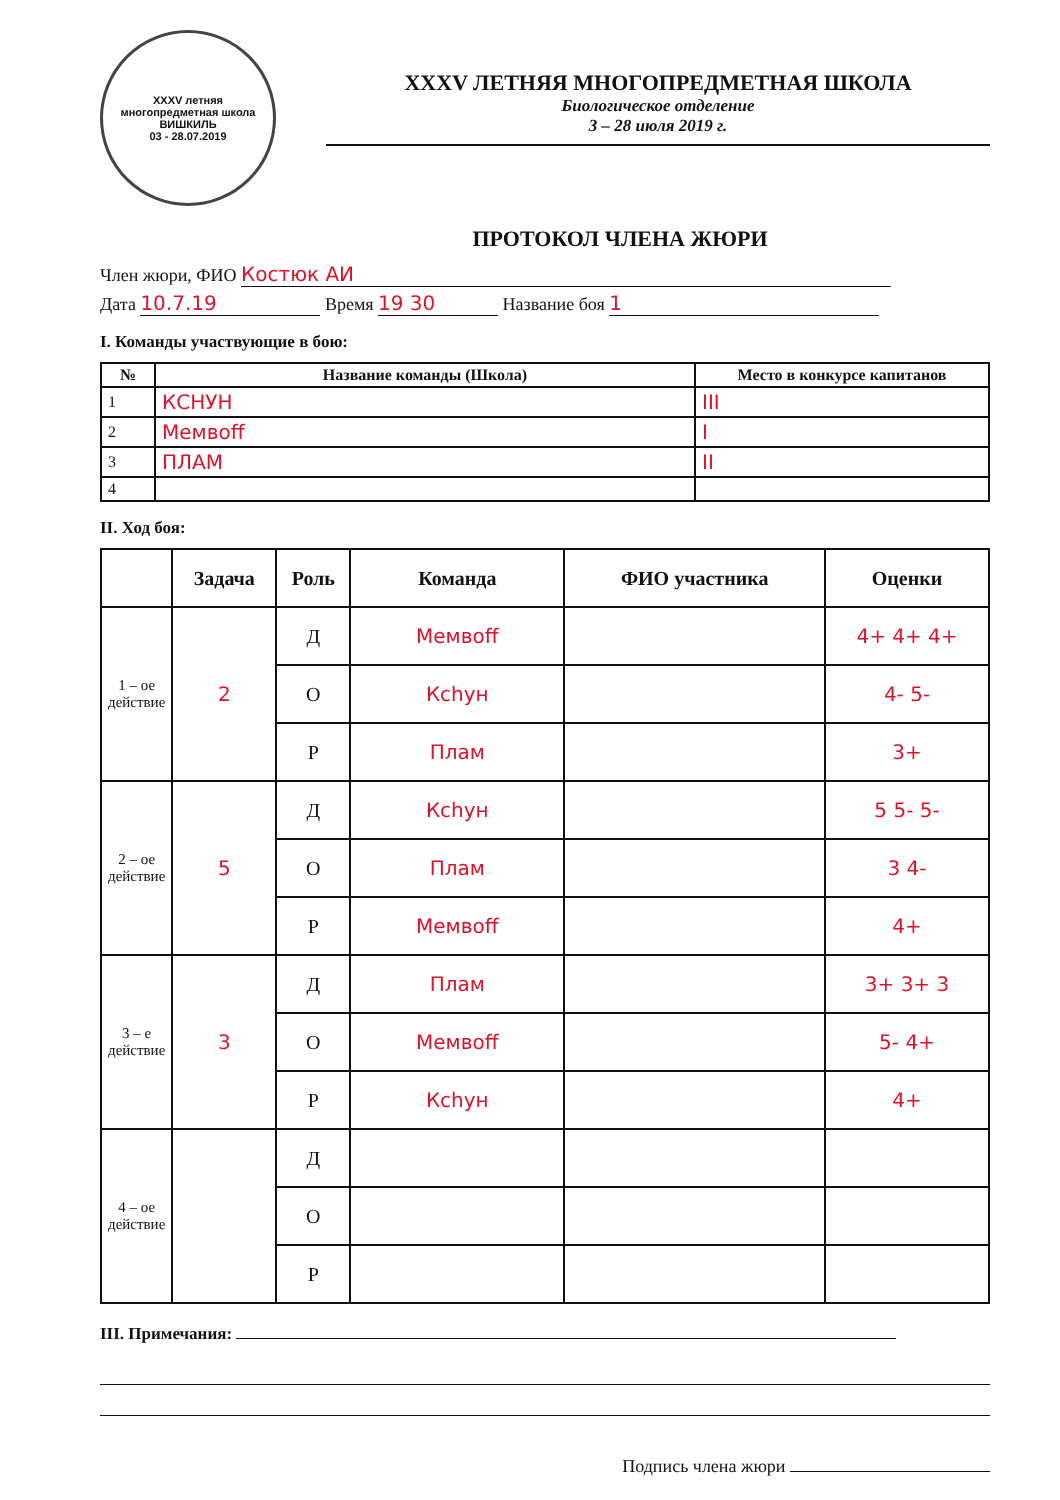XXXV летняя многопредметная школа
ВИШКИЛЬ
03 - 28.07.2019
XXXV ЛЕТНЯЯ МНОГОПРЕДМЕТНАЯ ШКОЛА
Биологическое отделение
3 – 28 июля 2019 г.
ПРОТОКОЛ ЧЛЕНА ЖЮРИ
Член жюри, ФИО Костюк АИ
Дата 10.7.19 Время 19 30 Название боя 1
I. Команды участвующие в бою:
| № | Название команды (Школа) | Место в конкурсе капитанов |
| --- | --- | --- |
| 1 | КСНУН | III |
| 2 | Мемвоff | I |
| 3 | ПЛАМ | II |
| 4 | | |
II. Ход боя:
| | Задача | Роль | Команда | ФИО участника | Оценки |
| --- | --- | --- | --- | --- | --- |
| 1 – ое действие | 2 | Д | Мемвоff | | 4+ 4+ 4+ |
| | | О | Ксhун | | 4- 5- |
| | | Р | Плам | | 3+ |
| 2 – ое действие | 5 | Д | Ксhун | | 5 5- 5- |
| | | О | Плам | | 3 4- |
| | | Р | Мемвоff | | 4+ |
| 3 – е действие | 3 | Д | Плам | | 3+ 3+ 3 |
| | | О | Мемвоff | | 5- 4+ |
| | | Р | Ксhун | | 4+ |
| 4 – ое действие | | Д | | | |
| | | О | | | |
| | | Р | | | |
III. Примечания:
Подпись члена жюри